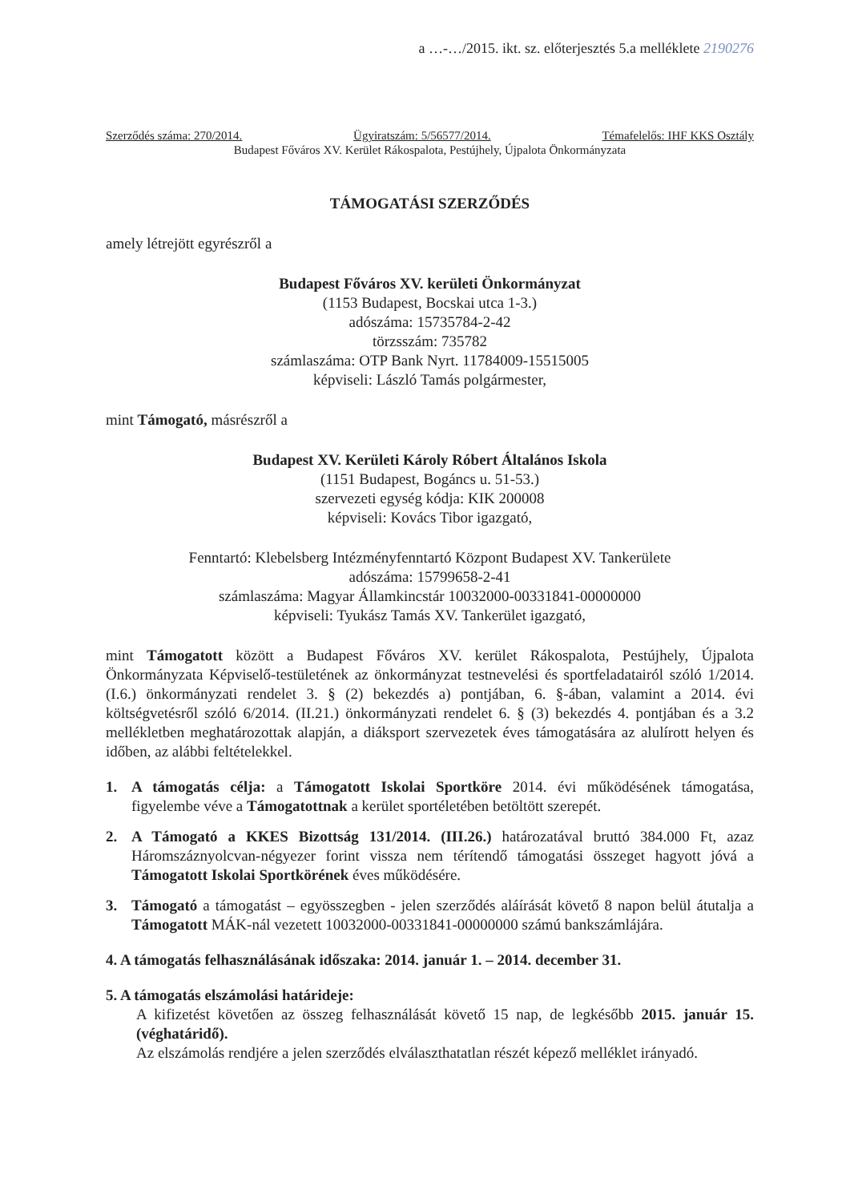a …-…/2015. ikt. sz. előterjesztés 5.a melléklete 2190276
Szerződés száma: 270/2014. Ügyiratszám: 5/56577/2014. Témafelelős: IHF KKS Osztály
Budapest Főváros XV. Kerület Rákospalota, Pestújhely, Újpalota Önkormányzata
TÁMOGATÁSI SZERZŐDÉS
amely létrejött egyrészről a
Budapest Főváros XV. kerületi Önkormányzat
(1153 Budapest, Bocskai utca 1-3.)
adószáma: 15735784-2-42
törzsszám: 735782
számlaszáma: OTP Bank Nyrt. 11784009-15515005
képviseli: László Tamás polgármester,
mint Támogató, másrészről a
Budapest XV. Kerületi Károly Róbert Általános Iskola
(1151 Budapest, Bogáncs u. 51-53.)
szervezeti egység kódja: KIK 200008
képviseli: Kovács Tibor igazgató,
Fenntartó: Klebelsberg Intézményfenntartó Központ Budapest XV. Tankerülete
adószáma: 15799658-2-41
számlaszáma: Magyar Államkincstár 10032000-00331841-00000000
képviseli: Tyukász Tamás XV. Tankerület igazgató,
mint Támogatott között a Budapest Főváros XV. kerület Rákospalota, Pestújhely, Újpalota Önkormányzata Képviselő-testületének az önkormányzat testnevelési és sportfeladatairól szóló 1/2014. (I.6.) önkormányzati rendelet 3. § (2) bekezdés a) pontjában, 6. §-ában, valamint a 2014. évi költségvetésről szóló 6/2014. (II.21.) önkormányzati rendelet 6. § (3) bekezdés 4. pontjában és a 3.2 mellékletben meghatározottak alapján, a diáksport szervezetek éves támogatására az alulírott helyen és időben, az alábbi feltételekkel.
1. A támogatás célja: a Támogatott Iskolai Sportköre 2014. évi működésének támogatása, figyelembe véve a Támogatottnak a kerület sportéletében betöltött szerepét.
2. A Támogató a KKES Bizottság 131/2014. (III.26.) határozatával bruttó 384.000 Ft, azaz Háromszáznyolcvan-négyezer forint vissza nem térítendő támogatási összeget hagyott jóvá a Támogatott Iskolai Sportkörének éves működésére.
3. Támogató a támogatást – egyösszegben - jelen szerződés aláírását követő 8 napon belül átutalja a Támogatott MÁK-nál vezetett 10032000-00331841-00000000 számú bankszámlájára.
4. A támogatás felhasználásának időszaka: 2014. január 1. – 2014. december 31.
5. A támogatás elszámolási határideje:
A kifizetést követően az összeg felhasználását követő 15 nap, de legkésőbb 2015. január 15. (véghatáridő).
Az elszámolás rendjére a jelen szerződés elválaszthatatlan részét képező melléklet irányadó.